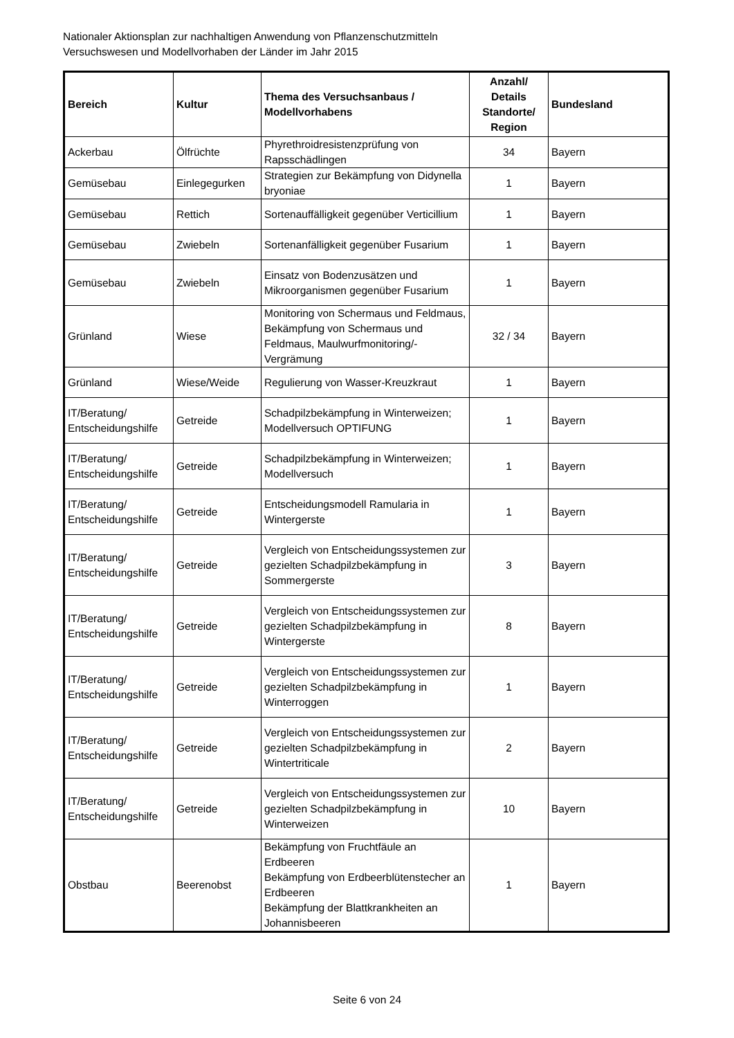Nationaler Aktionsplan zur nachhaltigen Anwendung von Pflanzenschutzmitteln
Versuchswesen und Modellvorhaben der Länder im Jahr 2015
| Bereich | Kultur | Thema des Versuchsanbaus / Modellvorhabens | Anzahl/ Details Standorte/ Region | Bundesland |
| --- | --- | --- | --- | --- |
| Ackerbau | Ölfrüchte | Phyrethroidresistenzprüfung von Rapsschädlingen | 34 | Bayern |
| Gemüsebau | Einlegegurken | Strategien zur Bekämpfung von Didynella bryoniae | 1 | Bayern |
| Gemüsebau | Rettich | Sortenauffälligkeit gegenüber Verticillium | 1 | Bayern |
| Gemüsebau | Zwiebeln | Sortenanfälligkeit gegenüber Fusarium | 1 | Bayern |
| Gemüsebau | Zwiebeln | Einsatz von Bodenzusätzen und Mikroorganismen gegenüber Fusarium | 1 | Bayern |
| Grünland | Wiese | Monitoring von Schermaus und Feldmaus, Bekämpfung von Schermaus und Feldmaus, Maulwurfmonitoring/-Vergrämung | 32 / 34 | Bayern |
| Grünland | Wiese/Weide | Regulierung von Wasser-Kreuzkraut | 1 | Bayern |
| IT/Beratung/ Entscheidungshilfe | Getreide | Schadpilzbekämpfung in Winterweizen; Modellversuch OPTIFUNG | 1 | Bayern |
| IT/Beratung/ Entscheidungshilfe | Getreide | Schadpilzbekämpfung in Winterweizen; Modellversuch | 1 | Bayern |
| IT/Beratung/ Entscheidungshilfe | Getreide | Entscheidungsmodell Ramularia in Wintergerste | 1 | Bayern |
| IT/Beratung/ Entscheidungshilfe | Getreide | Vergleich von Entscheidungssystemen zur gezielten Schadpilzbekämpfung in Sommergerste | 3 | Bayern |
| IT/Beratung/ Entscheidungshilfe | Getreide | Vergleich von Entscheidungssystemen zur gezielten Schadpilzbekämpfung in Wintergerste | 8 | Bayern |
| IT/Beratung/ Entscheidungshilfe | Getreide | Vergleich von Entscheidungssystemen zur gezielten Schadpilzbekämpfung in Winterroggen | 1 | Bayern |
| IT/Beratung/ Entscheidungshilfe | Getreide | Vergleich von Entscheidungssystemen zur gezielten Schadpilzbekämpfung in Wintertriticale | 2 | Bayern |
| IT/Beratung/ Entscheidungshilfe | Getreide | Vergleich von Entscheidungssystemen zur gezielten Schadpilzbekämpfung in Winterweizen | 10 | Bayern |
| Obstbau | Beerenobst | Bekämpfung von Fruchtfäule an Erdbeeren Bekämpfung von Erdbeerblütenstecher an Erdbeeren Bekämpfung der Blattkrankheiten an Johannisbeeren | 1 | Bayern |
Seite 6 von 24